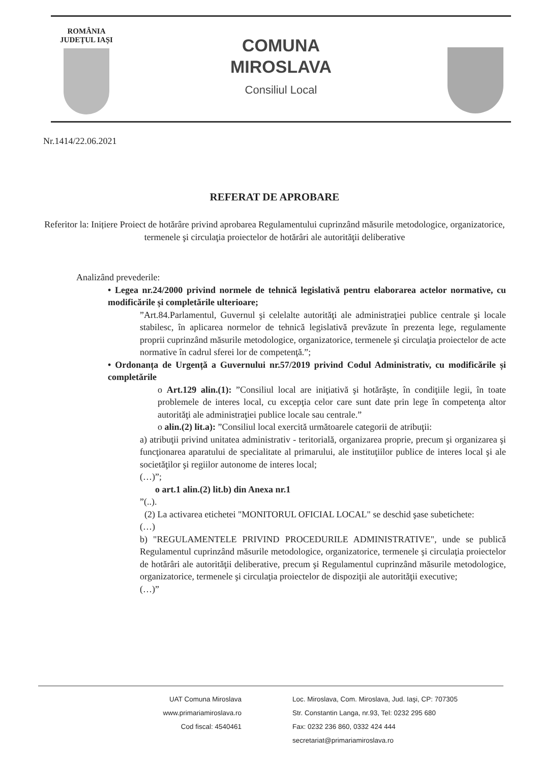ROMÂNIA
JUDEȚUL IAȘI
COMUNA
MIROSLAVA
Consiliul Local
Nr.1414/22.06.2021
REFERAT DE APROBARE
Referitor la: Inițiere Proiect de hotărâre privind aprobarea Regulamentului cuprinzând măsurile metodologice, organizatorice, termenele şi circulaţia proiectelor de hotărâri ale autorităţii deliberative
Analizând prevederile:
• Legea nr.24/2000 privind normele de tehnică legislativă pentru elaborarea actelor normative, cu modificările și completările ulterioare;
”Art.84.Parlamentul, Guvernul şi celelalte autorităţi ale administraţiei publice centrale şi locale stabilesc, în aplicarea normelor de tehnică legislativă prevăzute în prezenta lege, regulamente proprii cuprinzând măsurile metodologice, organizatorice, termenele şi circulaţia proiectelor de acte normative în cadrul sferei lor de competenţă.”;
• Ordonanța de Urgență a Guvernului nr.57/2019 privind Codul Administrativ, cu modificările și completările
o Art.129 alin.(1): ”Consiliul local are iniţiativă şi hotărăşte, în condiţiile legii, în toate problemele de interes local, cu excepţia celor care sunt date prin lege în competenţa altor autorităţi ale administraţiei publice locale sau centrale.”
o alin.(2) lit.a): ”Consiliul local exercită următoarele categorii de atribuţii:
a) atribuţii privind unitatea administrativ - teritorială, organizarea proprie, precum şi organizarea şi funcţionarea aparatului de specialitate al primarului, ale instituţiilor publice de interes local şi ale societăţilor şi regiilor autonome de interes local;
(…)”;
o art.1 alin.(2) lit.b) din Anexa nr.1
”(..).
(2) La activarea etichetei "MONITORUL OFICIAL LOCAL" se deschid şase subetichete:
(…)
b) "REGULAMENTELE PRIVIND PROCEDURILE ADMINISTRATIVE", unde se publică Regulamentul cuprinzând măsurile metodologice, organizatorice, termenele şi circulaţia proiectelor de hotărâri ale autorităţii deliberative, precum şi Regulamentul cuprinzând măsurile metodologice, organizatorice, termenele şi circulaţia proiectelor de dispoziţii ale autorităţii executive;
(…)”
UAT Comuna Miroslava
www.primariamiroslava.ro
Cod fiscal: 4540461
Loc. Miroslava, Com. Miroslava, Jud. Iaşi, CP: 707305
Str. Constantin Langa, nr.93, Tel: 0232 295 680
Fax: 0232 236 860, 0332 424 444
secretariat@primariamiroslava.ro